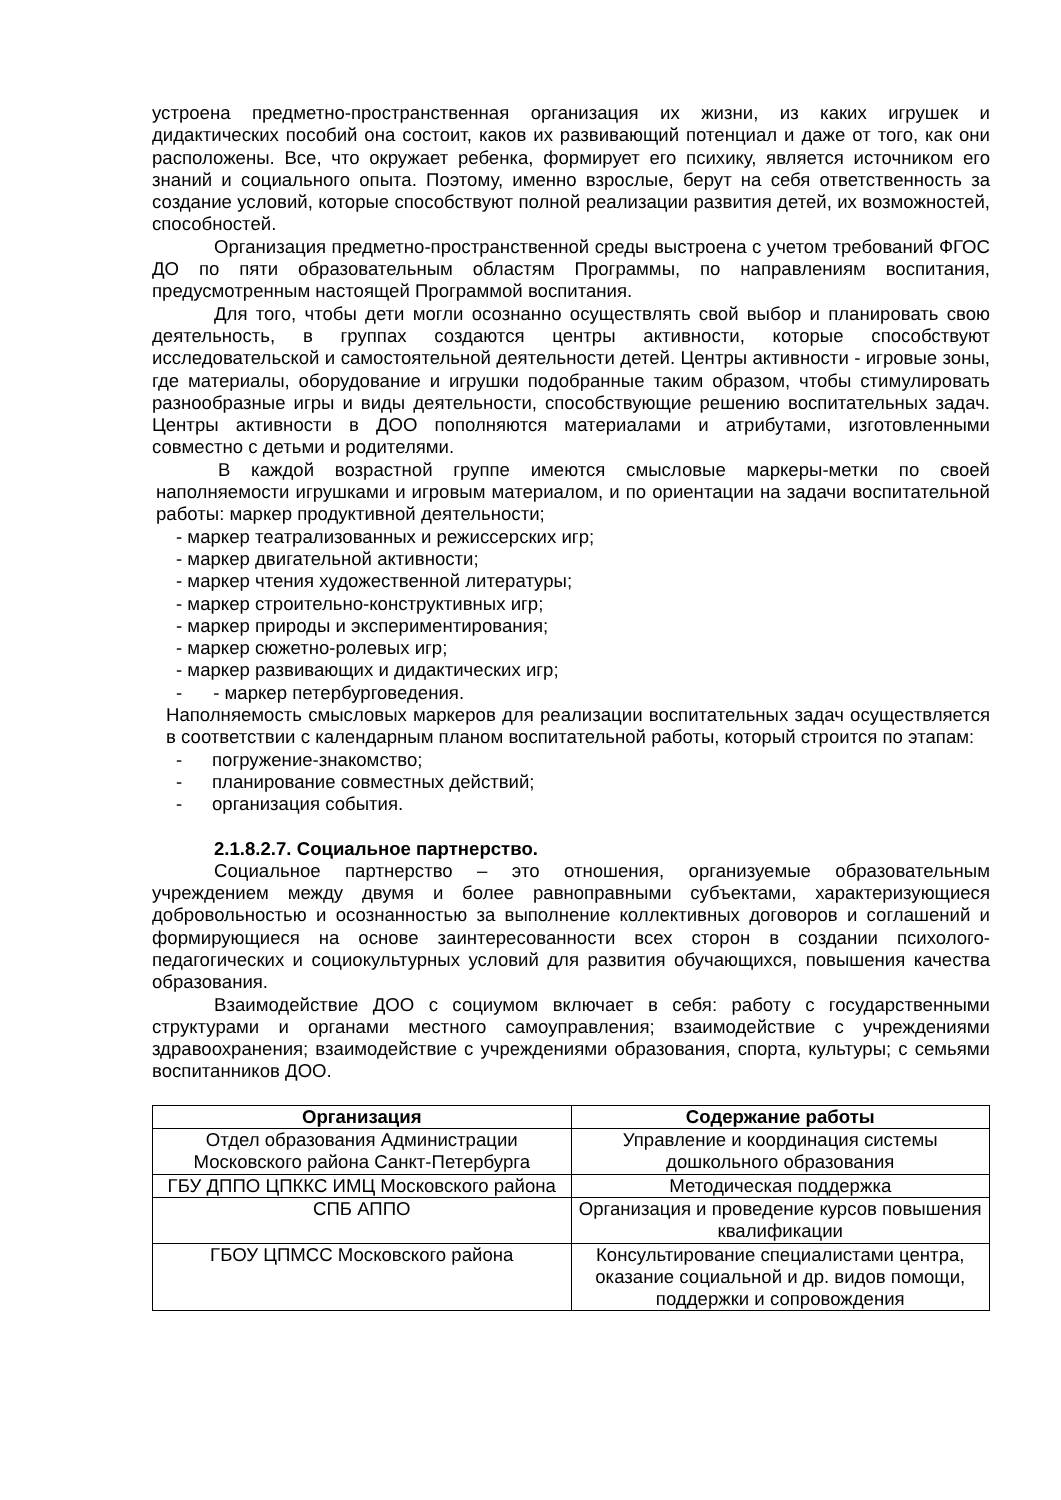устроена предметно-пространственная организация их жизни, из каких игрушек и дидактических пособий она состоит, каков их развивающий потенциал и даже от того, как они расположены. Все, что окружает ребенка, формирует его психику, является источником его знаний и социального опыта. Поэтому, именно взрослые, берут на себя ответственность за создание условий, которые способствуют полной реализации развития детей, их возможностей, способностей.
Организация предметно-пространственной среды выстроена с учетом требований ФГОС ДО по пяти образовательным областям Программы, по направлениям воспитания, предусмотренным настоящей Программой воспитания.
Для того, чтобы дети могли осознанно осуществлять свой выбор и планировать свою деятельность, в группах создаются центры активности, которые способствуют исследовательской и самостоятельной деятельности детей. Центры активности - игровые зоны, где материалы, оборудование и игрушки подобранные таким образом, чтобы стимулировать разнообразные игры и виды деятельности, способствующие решению воспитательных задач. Центры активности в ДОО пополняются материалами и атрибутами, изготовленными совместно с детьми и родителями.
В каждой возрастной группе имеются смысловые маркеры-метки по своей наполняемости игрушками и игровым материалом, и по ориентации на задачи воспитательной работы: маркер продуктивной деятельности;
- маркер театрализованных и режиссерских игр;
- маркер двигательной активности;
- маркер чтения художественной литературы;
- маркер строительно-конструктивных игр;
- маркер природы и экспериментирования;
- маркер сюжетно-ролевых игр;
- маркер развивающих и дидактических игр;
- - маркер петербурговедения.
Наполняемость смысловых маркеров для реализации воспитательных задач осуществляется в соответствии с календарным планом воспитательной работы, который строится по этапам:
- погружение-знакомство;
- планирование совместных действий;
- организация события.
2.1.8.2.7. Социальное партнерство.
Социальное партнерство – это отношения, организуемые образовательным учреждением между двумя и более равноправными субъектами, характеризующиеся добровольностью и осознанностью за выполнение коллективных договоров и соглашений и формирующиеся на основе заинтересованности всех сторон в создании психолого-педагогических и социокультурных условий для развития обучающихся, повышения качества образования.
Взаимодействие ДОО с социумом включает в себя: работу с государственными структурами и органами местного самоуправления; взаимодействие с учреждениями здравоохранения; взаимодействие с учреждениями образования, спорта, культуры; с семьями воспитанников ДОО.
| Организация | Содержание работы |
| --- | --- |
| Отдел образования Администрации Московского района Санкт-Петербурга | Управление и координация системы дошкольного образования |
| ГБУ ДППО ЦПККС ИМЦ Московского района | Методическая поддержка |
| СПБ АППО | Организация и проведение курсов повышения квалификации |
| ГБОУ ЦПМСС Московского района | Консультирование специалистами центра, оказание социальной и др. видов помощи, поддержки и сопровождения |